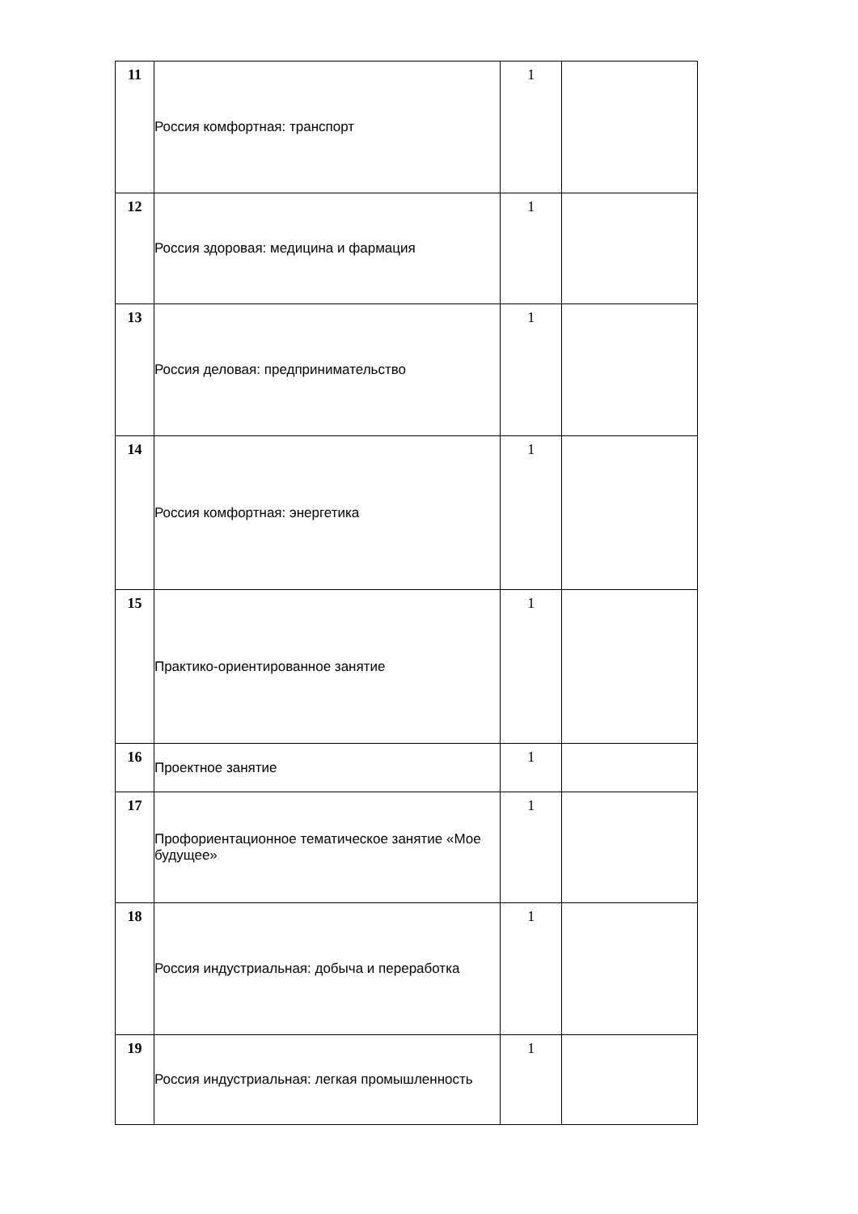| 11 | Россия комфортная: транспорт | 1 | |
| 12 | Россия здоровая: медицина и фармация | 1 | |
| 13 | Россия деловая: предпринимательство | 1 | |
| 14 | Россия комфортная: энергетика | 1 | |
| 15 | Практико-ориентированное занятие | 1 | |
| 16 | Проектное занятие | 1 | |
| 17 | Профориентационное тематическое занятие «Мое будущее» | 1 | |
| 18 | Россия индустриальная: добыча и переработка | 1 | |
| 19 | Россия индустриальная: легкая промышленность | 1 | |